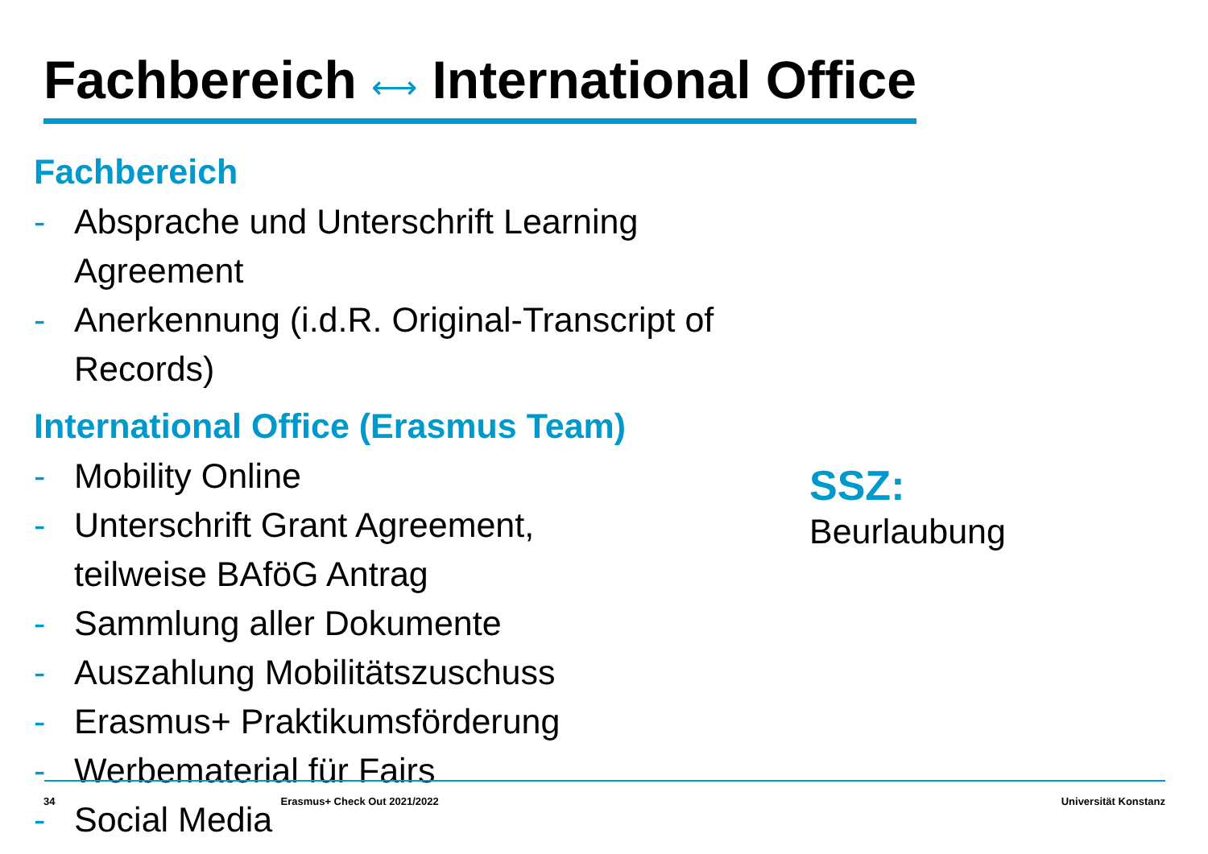Fachbereich ⟷ International Office
Fachbereich
- Absprache und Unterschrift Learning Agreement
- Anerkennung (i.d.R. Original-Transcript of Records)
International Office (Erasmus Team)
- Mobility Online
- Unterschrift Grant Agreement,
teilweise BAföG Antrag
- Sammlung aller Dokumente
- Auszahlung Mobilitätszuschuss
- Erasmus+ Praktikumsförderung
- Werbematerial für Fairs
- Social Media
SSZ:
Beurlaubung
34 Erasmus+ Check Out 2021/2022 Universität Konstanz